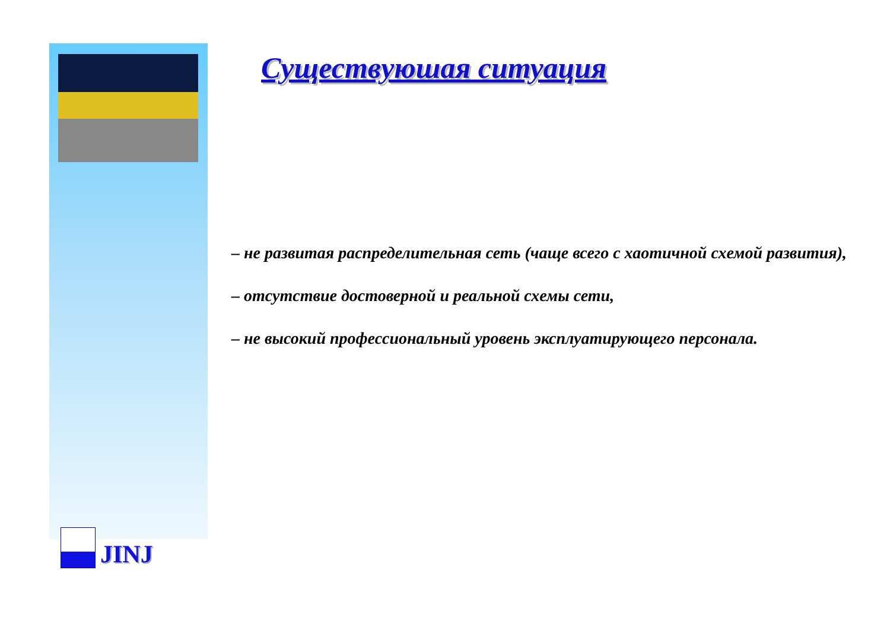Существуюшая ситуация
– не развитая распределительная сеть (чаще всего с хаотичной схемой развития),
– отсутствие достоверной и реальной схемы сети,
– не высокий профессиональный уровень эксплуатирующего персонала.
JINJ